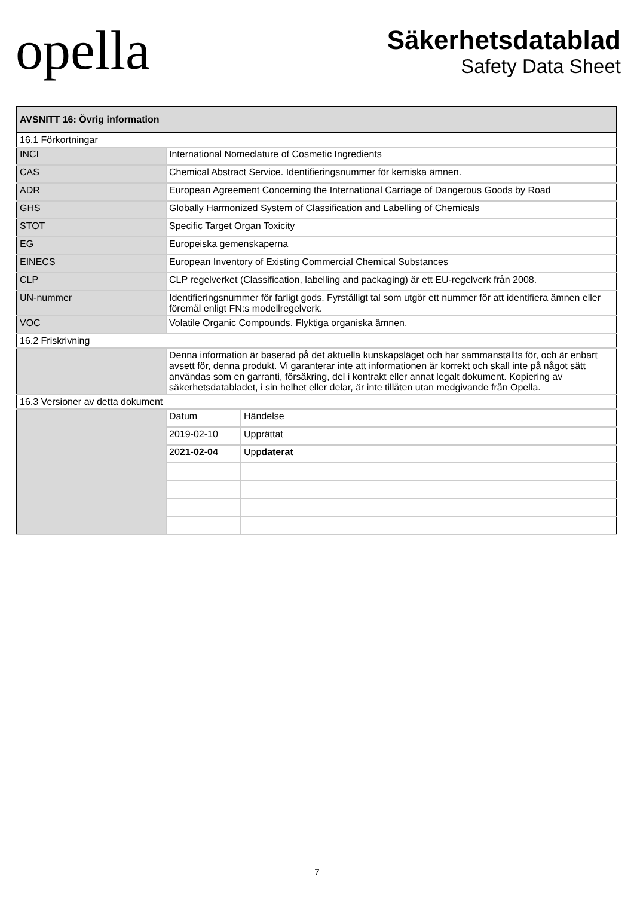opella
Säkerhetsdatablad
Safety Data Sheet
| AVSNITT 16: Övrig information | | |
| --- | --- | --- |
| 16.1 Förkortningar | | |
| INCI | International Nomeclature of Cosmetic Ingredients | |
| CAS | Chemical Abstract Service. Identifieringsnummer för kemiska ämnen. | |
| ADR | European Agreement Concerning the International Carriage of Dangerous Goods by Road | |
| GHS | Globally Harmonized System of Classification and Labelling of Chemicals | |
| STOT | Specific Target Organ Toxicity | |
| EG | Europeiska gemenskaperna | |
| EINECS | European Inventory of Existing Commercial Chemical Substances | |
| CLP | CLP regelverket (Classification, labelling and packaging) är ett EU-regelverk från 2008. | |
| UN-nummer | Identifieringsnummer för farligt gods. Fyrställigt tal som utgör ett nummer för att identifiera ämnen eller föremål enligt FN:s modellregelverk. | |
| VOC | Volatile Organic Compounds. Flyktiga organiska ämnen. | |
| 16.2 Friskrivning | | |
| | Denna information är baserad på det aktuella kunskapsläget och har sammanställts för, och är enbart avsett för, denna produkt. Vi garanterar inte att informationen är korrekt och skall inte på något sätt användas som en garranti, försäkring, del i kontrakt eller annat legalt dokument. Kopiering av säkerhetsdatabladet, i sin helhet eller delar, är inte tillåten utan medgivande från Opella. | |
| 16.3 Versioner av detta dokument | | |
| | Datum | Händelse |
| | 2019-02-10 | Upprättat |
| | 20 21-02-04 | Upp daterat |
7